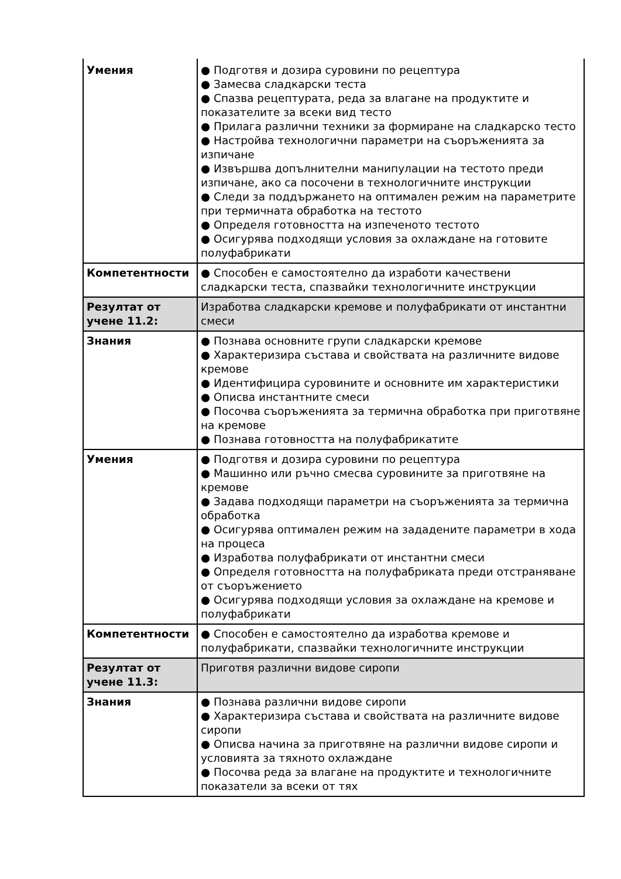| Умения | ● Подготвя и дозира суровини по рецептура ● Замесва сладкарски теста ● Спазва рецептурата, реда за влагане на продуктите и показателите за всеки вид тесто ● Прилага различни техники за формиране на сладкарско тесто ● Настройва технологични параметри на съоръженията за изпичане ● Извършва допълнителни манипулации на тестото преди изпичане, ако са посочени в технологичните инструкции ● Следи за поддържането на оптимален режим на параметрите при термичната обработка на тестото ● Определя готовността на изпеченото тестото ● Осигурява подходящи условия за охлаждане на готовите полуфабрикати |
| Компетентности | ● Способен е самостоятелно да изработи качествени сладкарски теста, спазвайки технологичните инструкции |
| Резултат от учене 11.2: | Изработва сладкарски кремове и полуфабрикати от инстантни смеси |
| Знания | ● Познава основните групи сладкарски кремове ● Характеризира състава и свойствата на различните видове кремове ● Идентифицира суровините и основните им характеристики ● Описва инстантните смеси ● Посочва съоръженията за термична обработка при приготвяне на кремове ● Познава готовността на полуфабрикатите |
| Умения | ● Подготвя и дозира суровини по рецептура ● Машинно или ръчно смесва суровините за приготвяне на кремове ● Задава подходящи параметри на съоръженията за термична обработка ● Осигурява оптимален режим на зададените параметри в хода на процеса ● Изработва полуфабрикати от инстантни смеси ● Определя готовността на полуфабриката преди отстраняване от съоръжението ● Осигурява подходящи условия за охлаждане на кремове и полуфабрикати |
| Компетентности | ● Способен е самостоятелно да изработва кремове и полуфабрикати, спазвайки технологичните инструкции |
| Резултат от учене 11.3: | Приготвя различни видове сиропи |
| Знания | ● Познава различни видове сиропи ● Характеризира състава и свойствата на различните видове сиропи ● Описва начина за приготвяне на различни видове сиропи и условията за тяхното охлаждане ● Посочва реда за влагане на продуктите и технологичните показатели за всеки от тях |